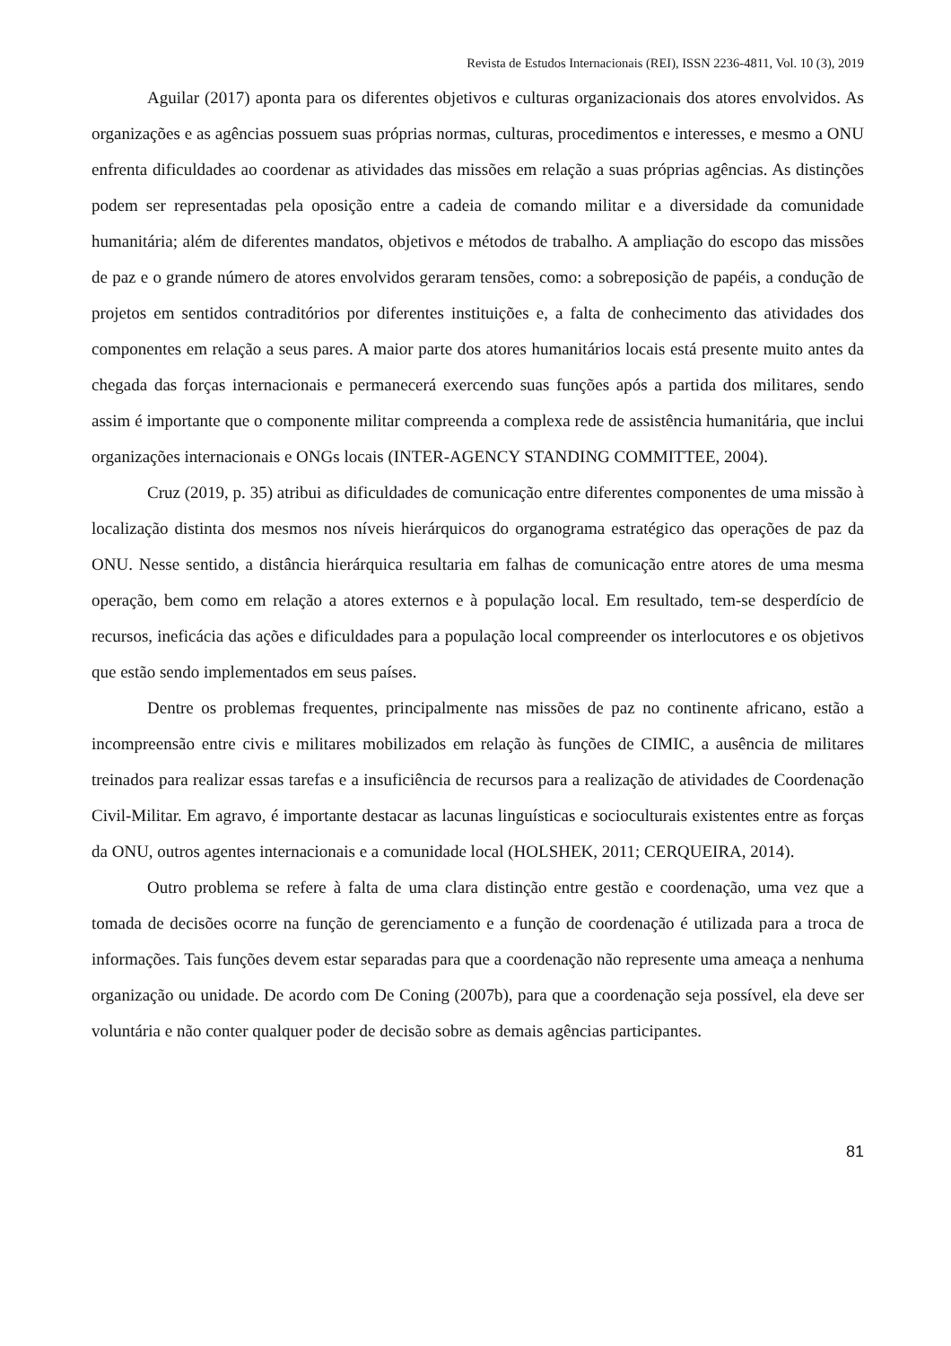Revista de Estudos Internacionais (REI), ISSN 2236-4811, Vol. 10 (3), 2019
Aguilar (2017) aponta para os diferentes objetivos e culturas organizacionais dos atores envolvidos. As organizações e as agências possuem suas próprias normas, culturas, procedimentos e interesses, e mesmo a ONU enfrenta dificuldades ao coordenar as atividades das missões em relação a suas próprias agências. As distinções podem ser representadas pela oposição entre a cadeia de comando militar e a diversidade da comunidade humanitária; além de diferentes mandatos, objetivos e métodos de trabalho. A ampliação do escopo das missões de paz e o grande número de atores envolvidos geraram tensões, como: a sobreposição de papéis, a condução de projetos em sentidos contraditórios por diferentes instituições e, a falta de conhecimento das atividades dos componentes em relação a seus pares. A maior parte dos atores humanitários locais está presente muito antes da chegada das forças internacionais e permanecerá exercendo suas funções após a partida dos militares, sendo assim é importante que o componente militar compreenda a complexa rede de assistência humanitária, que inclui organizações internacionais e ONGs locais (INTER-AGENCY STANDING COMMITTEE, 2004).
Cruz (2019, p. 35) atribui as dificuldades de comunicação entre diferentes componentes de uma missão à localização distinta dos mesmos nos níveis hierárquicos do organograma estratégico das operações de paz da ONU. Nesse sentido, a distância hierárquica resultaria em falhas de comunicação entre atores de uma mesma operação, bem como em relação a atores externos e à população local. Em resultado, tem-se desperdício de recursos, ineficácia das ações e dificuldades para a população local compreender os interlocutores e os objetivos que estão sendo implementados em seus países.
Dentre os problemas frequentes, principalmente nas missões de paz no continente africano, estão a incompreensão entre civis e militares mobilizados em relação às funções de CIMIC, a ausência de militares treinados para realizar essas tarefas e a insuficiência de recursos para a realização de atividades de Coordenação Civil-Militar. Em agravo, é importante destacar as lacunas linguísticas e socioculturais existentes entre as forças da ONU, outros agentes internacionais e a comunidade local (HOLSHEK, 2011; CERQUEIRA, 2014).
Outro problema se refere à falta de uma clara distinção entre gestão e coordenação, uma vez que a tomada de decisões ocorre na função de gerenciamento e a função de coordenação é utilizada para a troca de informações. Tais funções devem estar separadas para que a coordenação não represente uma ameaça a nenhuma organização ou unidade. De acordo com De Coning (2007b), para que a coordenação seja possível, ela deve ser voluntária e não conter qualquer poder de decisão sobre as demais agências participantes.
81